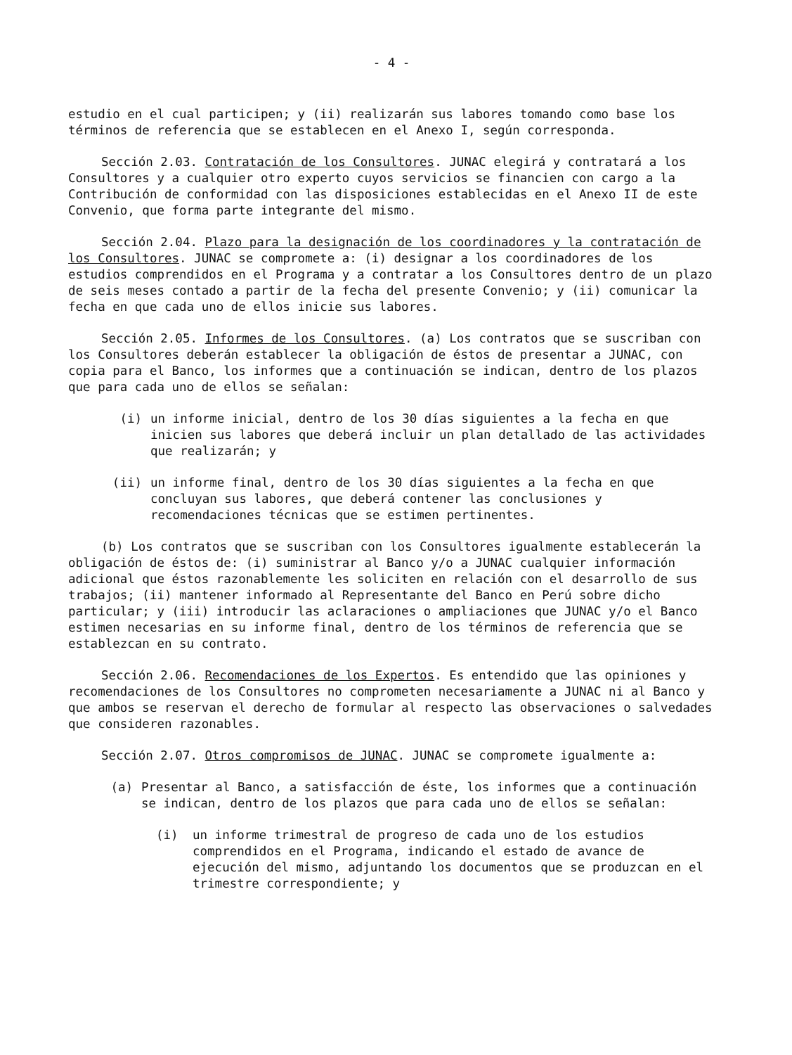- 4 -
estudio en el cual participen; y (ii) realizarán sus labores tomando como base los términos de referencia que se establecen en el Anexo I, según corresponda.
Sección 2.03. Contratación de los Consultores. JUNAC elegirá y contratará a los Consultores y a cualquier otro experto cuyos servicios se financien con cargo a la Contribución de conformidad con las disposiciones establecidas en el Anexo II de este Convenio, que forma parte integrante del mismo.
Sección 2.04. Plazo para la designación de los coordinadores y la contratación de los Consultores. JUNAC se compromete a: (i) designar a los coordinadores de los estudios comprendidos en el Programa y a contratar a los Consultores dentro de un plazo de seis meses contado a partir de la fecha del presente Convenio; y (ii) comunicar la fecha en que cada uno de ellos inicie sus labores.
Sección 2.05. Informes de los Consultores. (a) Los contratos que se suscriban con los Consultores deberán establecer la obligación de éstos de presentar a JUNAC, con copia para el Banco, los informes que a continuación se indican, dentro de los plazos que para cada uno de ellos se señalan:
(i) un informe inicial, dentro de los 30 días siguientes a la fecha en que inicien sus labores que deberá incluir un plan detallado de las actividades que realizarán; y
(ii) un informe final, dentro de los 30 días siguientes a la fecha en que concluyan sus labores, que deberá contener las conclusiones y recomendaciones técnicas que se estimen pertinentes.
(b) Los contratos que se suscriban con los Consultores igualmente establecerán la obligación de éstos de: (i) suministrar al Banco y/o a JUNAC cualquier información adicional que éstos razonablemente les soliciten en relación con el desarrollo de sus trabajos; (ii) mantener informado al Representante del Banco en Perú sobre dicho particular; y (iii) introducir las aclaraciones o ampliaciones que JUNAC y/o el Banco estimen necesarias en su informe final, dentro de los términos de referencia que se establezcan en su contrato.
Sección 2.06. Recomendaciones de los Expertos. Es entendido que las opiniones y recomendaciones de los Consultores no comprometen necesariamente a JUNAC ni al Banco y que ambos se reservan el derecho de formular al respecto las observaciones o salvedades que consideren razonables.
Sección 2.07. Otros compromisos de JUNAC. JUNAC se compromete igualmente a:
(a) Presentar al Banco, a satisfacción de éste, los informes que a continuación se indican, dentro de los plazos que para cada uno de ellos se señalan:
(i) un informe trimestral de progreso de cada uno de los estudios comprendidos en el Programa, indicando el estado de avance de ejecución del mismo, adjuntando los documentos que se produzcan en el trimestre correspondiente; y